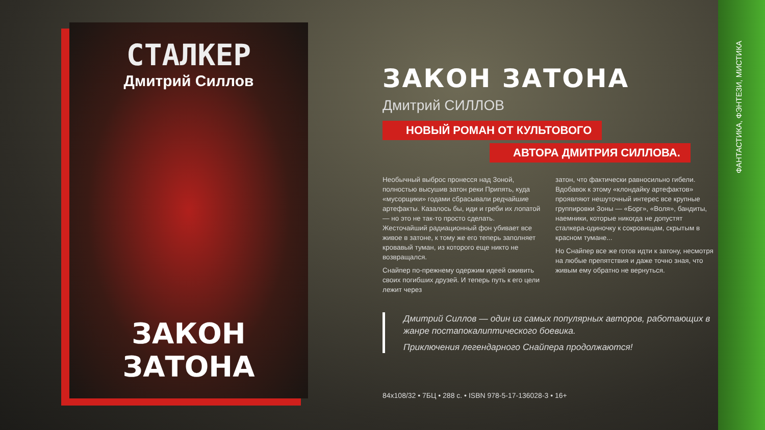ФАНТАСТИКА, ФЭНТЕЗИ, МИСТИКА
СТАЛКЕР
Дмитрий Силлов
ЗАКОН ЗАТОНА
ЗАКОН ЗАТОНА
Дмитрий СИЛЛОВ
НОВЫЙ РОМАН ОТ КУЛЬТОВОГО
АВТОРА ДМИТРИЯ СИЛЛОВА.
Необычный выброс пронесся над Зоной, полностью высушив затон реки Припять, куда «мусорщики» годами сбрасывали редчайшие артефакты. Казалось бы, иди и греби их лопатой — но это не так-то просто сделать. Жесточайший радиационный фон убивает все живое в затоне, к тому же его теперь заполняет кровавый туман, из которого еще никто не возвращался.
Снайпер по-прежнему одержим идеей оживить своих погибших друзей. И теперь путь к его цели лежит через
затон, что фактически равносильно гибели. Вдобавок к этому «клондайку артефактов» проявляют нешуточный интерес все крупные группировки Зоны — «Борг», «Воля», бандиты, наемники, которые никогда не допустят сталкера-одиночку к сокровищам, скрытым в красном тумане...
Но Снайпер все же готов идти к затону, несмотря на любые препятствия и даже точно зная, что живым ему обратно не вернуться.
Дмитрий Силлов — один из самых популярных авторов, работающих в жанре постапокалиптического боевика.
Приключения легендарного Снайпера продолжаются!
84x108/32 • 7БЦ • 288 с. • ISBN 978-5-17-136028-3 • 16+